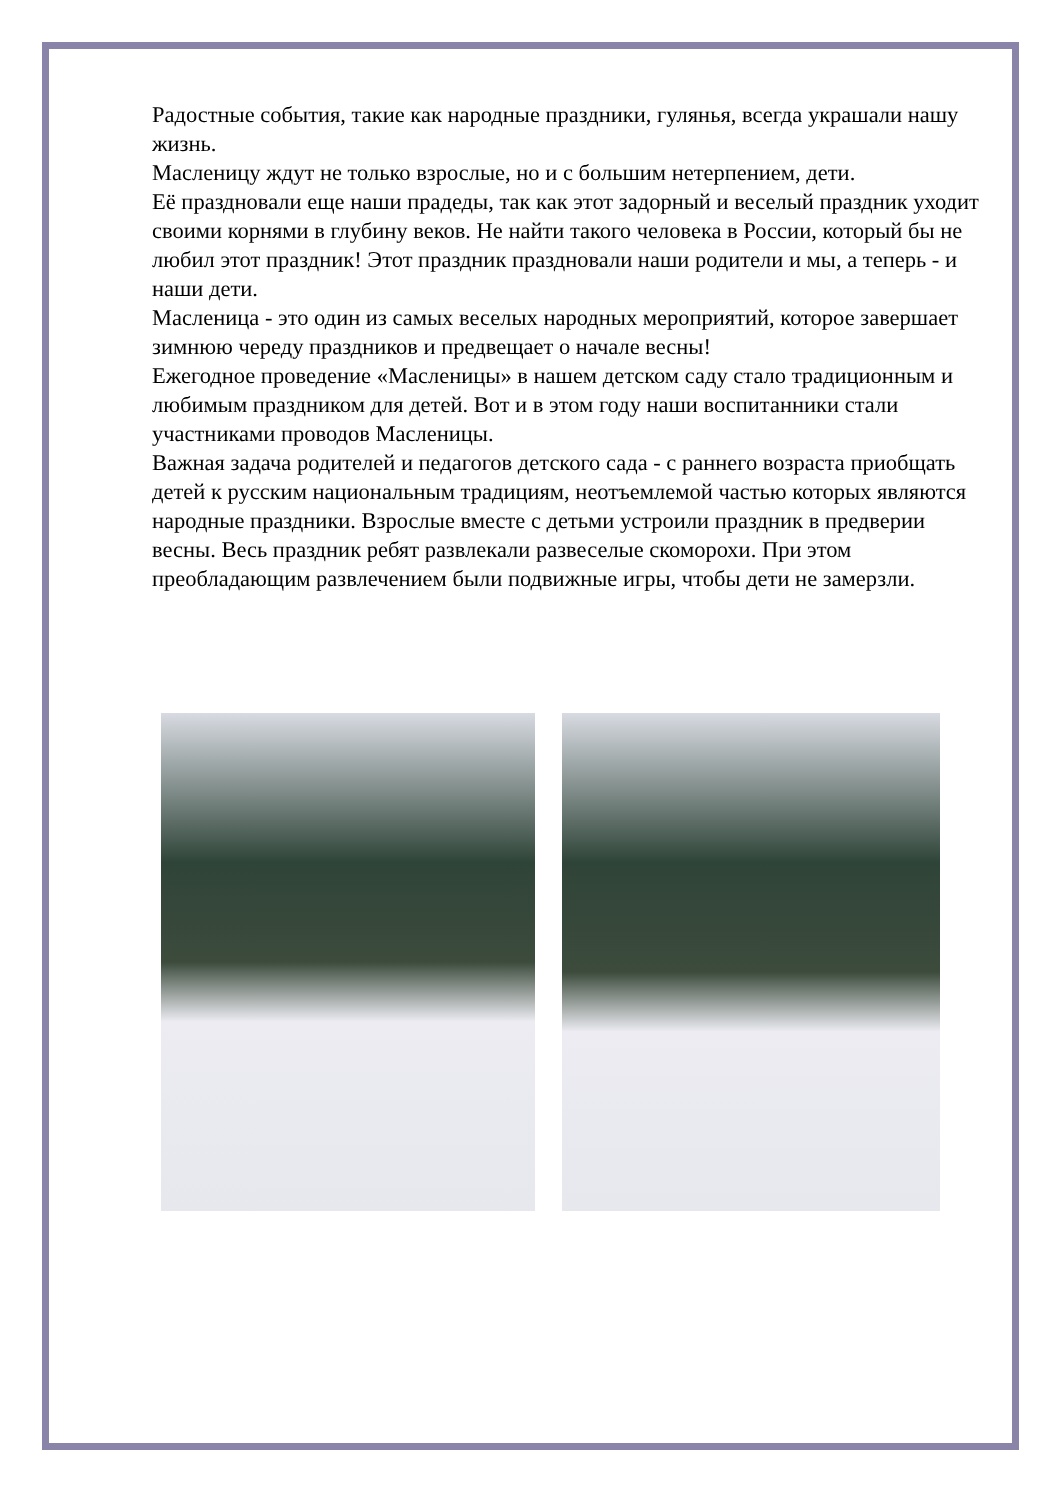Радостные события, такие как народные праздники, гулянья, всегда украшали нашу жизнь.
Масленицу ждут не только взрослые, но и с большим нетерпением, дети.
Её праздновали еще наши прадеды, так как этот задорный и веселый праздник уходит своими корнями в глубину веков. Не найти такого человека в России, который бы не любил этот праздник! Этот праздник праздновали наши родители и мы, а теперь - и наши дети.
Масленица - это один из самых веселых народных мероприятий, которое завершает зимнюю череду праздников и предвещает о начале весны!
Ежегодное проведение «Масленицы» в нашем детском саду стало традиционным и любимым праздником для детей. Вот и в этом году наши воспитанники стали участниками проводов Масленицы.
Важная задача родителей и педагогов детского сада - с раннего возраста приобщать детей к русским национальным традициям, неотъемлемой частью которых являются народные праздники. Взрослые вместе с детьми устроили праздник в предверии весны. Весь праздник ребят развлекали развеселые скоморохи. При этом преобладающим развлечением были подвижные игры, чтобы дети не замерзли.